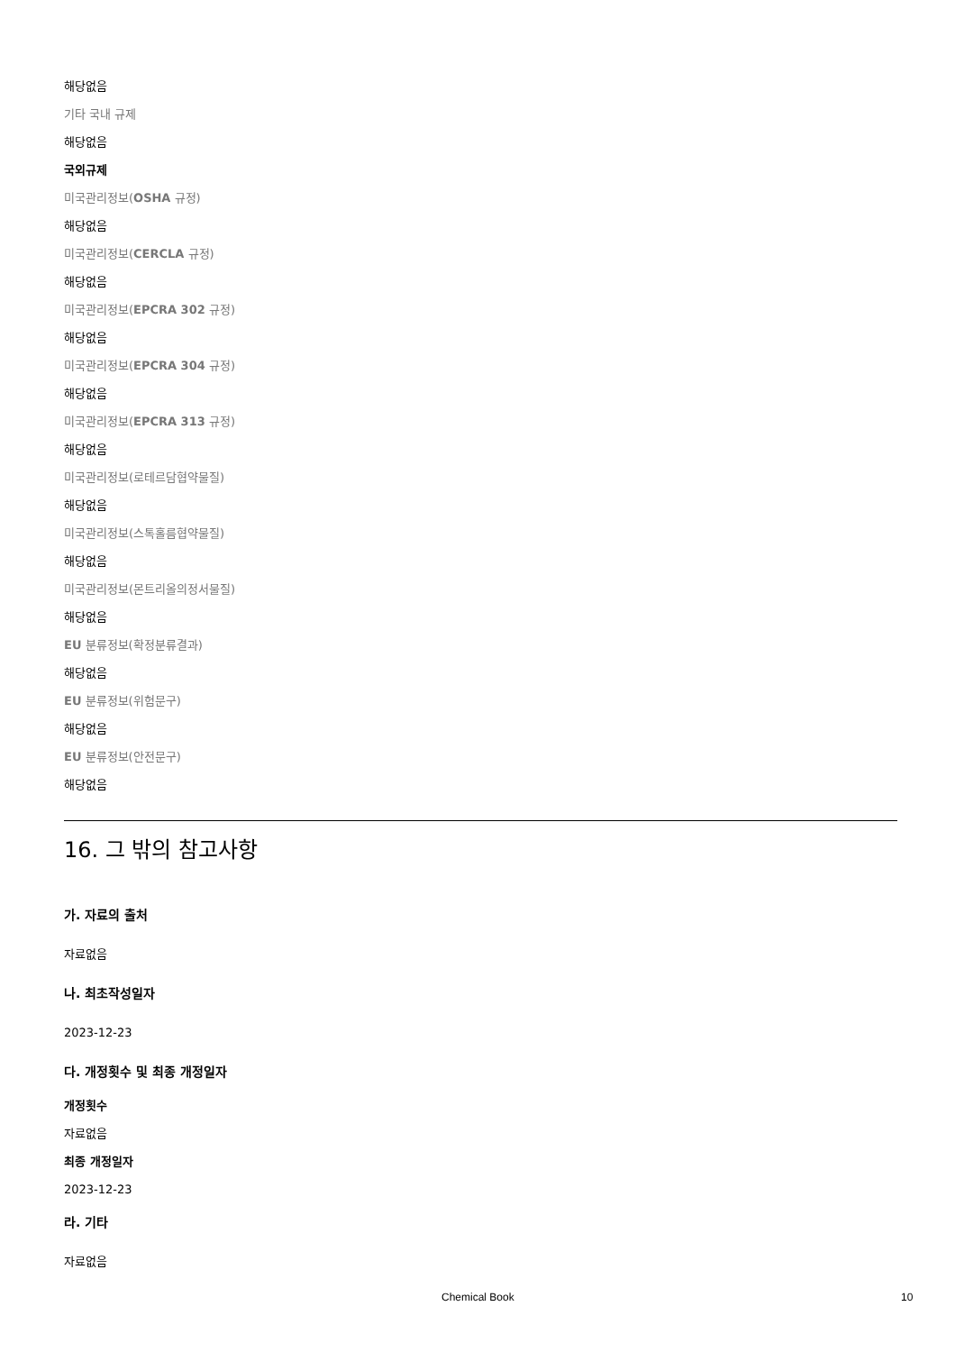해당없음
기타 국내 규제
해당없음
국외규제
미국관리정보(OSHA 규정)
해당없음
미국관리정보(CERCLA 규정)
해당없음
미국관리정보(EPCRA 302 규정)
해당없음
미국관리정보(EPCRA 304 규정)
해당없음
미국관리정보(EPCRA 313 규정)
해당없음
미국관리정보(로테르담협약물질)
해당없음
미국관리정보(스톡홀름협약물질)
해당없음
미국관리정보(몬트리올의정서물질)
해당없음
EU 분류정보(확정분류결과)
해당없음
EU 분류정보(위험문구)
해당없음
EU 분류정보(안전문구)
해당없음
16. 그 밖의 참고사항
가. 자료의 출처
자료없음
나. 최초작성일자
2023-12-23
다. 개정횟수 및 최종 개정일자
개정횟수
자료없음
최종 개정일자
2023-12-23
라. 기타
자료없음
Chemical Book 10